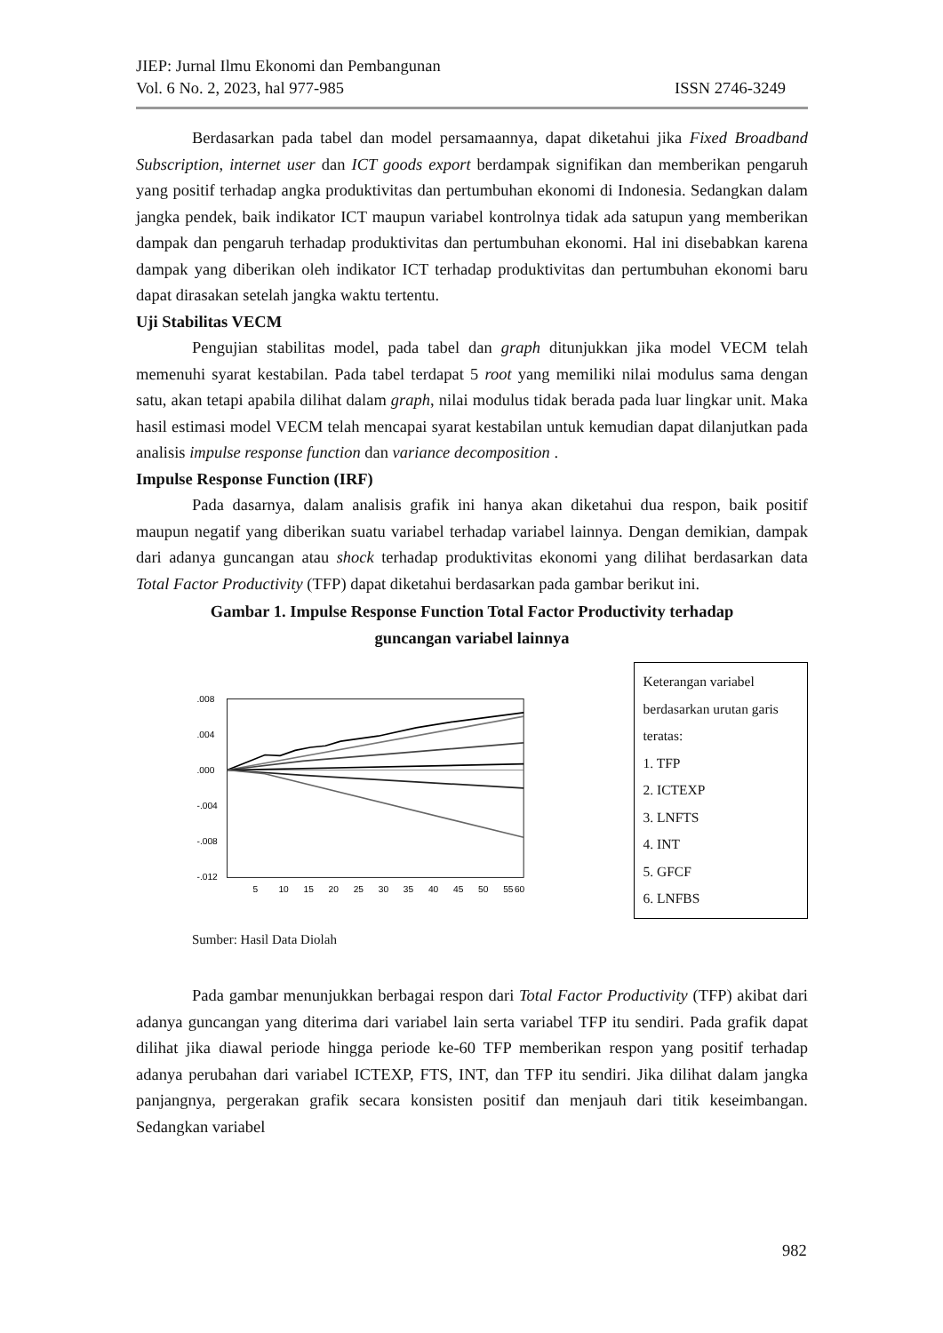JIEP: Jurnal Ilmu Ekonomi dan Pembangunan
Vol. 6 No. 2, 2023, hal 977-985 ISSN 2746-3249
Berdasarkan pada tabel dan model persamaannya, dapat diketahui jika Fixed Broadband Subscription, internet user dan ICT goods export berdampak signifikan dan memberikan pengaruh yang positif terhadap angka produktivitas dan pertumbuhan ekonomi di Indonesia. Sedangkan dalam jangka pendek, baik indikator ICT maupun variabel kontrolnya tidak ada satupun yang memberikan dampak dan pengaruh terhadap produktivitas dan pertumbuhan ekonomi. Hal ini disebabkan karena dampak yang diberikan oleh indikator ICT terhadap produktivitas dan pertumbuhan ekonomi baru dapat dirasakan setelah jangka waktu tertentu.
Uji Stabilitas VECM
Pengujian stabilitas model, pada tabel dan graph ditunjukkan jika model VECM telah memenuhi syarat kestabilan. Pada tabel terdapat 5 root yang memiliki nilai modulus sama dengan satu, akan tetapi apabila dilihat dalam graph, nilai modulus tidak berada pada luar lingkar unit. Maka hasil estimasi model VECM telah mencapai syarat kestabilan untuk kemudian dapat dilanjutkan pada analisis impulse response function dan variance decomposition .
Impulse Response Function (IRF)
Pada dasarnya, dalam analisis grafik ini hanya akan diketahui dua respon, baik positif maupun negatif yang diberikan suatu variabel terhadap variabel lainnya. Dengan demikian, dampak dari adanya guncangan atau shock terhadap produktivitas ekonomi yang dilihat berdasarkan data Total Factor Productivity (TFP) dapat diketahui berdasarkan pada gambar berikut ini.
Gambar 1. Impulse Response Function Total Factor Productivity terhadap
guncangan variabel lainnya
.008
.004
.000
-.004
-.008
-.012
5
10
15
20
25
30
35
40
45
50
55
60
Keterangan variabel
berdasarkan urutan garis
teratas:
1. TFP
2. ICTEXP
3. LNFTS
4. INT
5. GFCF
6. LNFBS
Sumber: Hasil Data Diolah
Pada gambar menunjukkan berbagai respon dari Total Factor Productivity (TFP) akibat dari adanya guncangan yang diterima dari variabel lain serta variabel TFP itu sendiri. Pada grafik dapat dilihat jika diawal periode hingga periode ke-60 TFP memberikan respon yang positif terhadap adanya perubahan dari variabel ICTEXP, FTS, INT, dan TFP itu sendiri. Jika dilihat dalam jangka panjangnya, pergerakan grafik secara konsisten positif dan menjauh dari titik keseimbangan. Sedangkan variabel
982